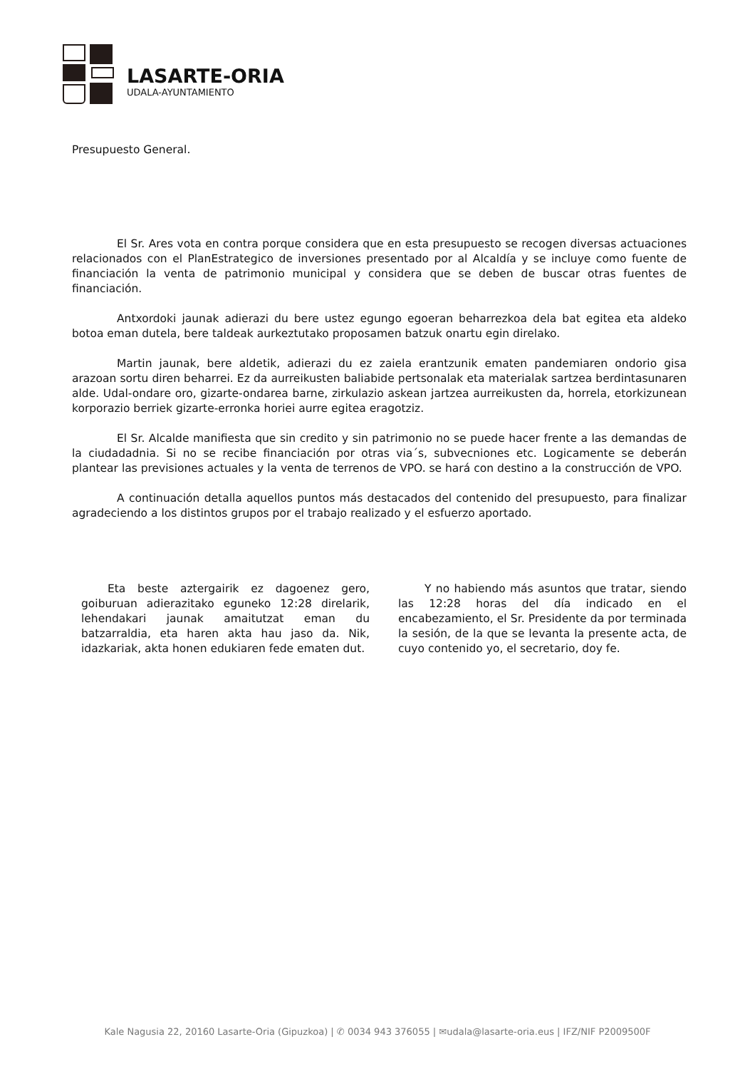LASARTE-ORIA
UDALA-AYUNTAMIENTO
Presupuesto General.
El Sr. Ares vota en contra porque considera que en esta presupuesto se recogen diversas actuaciones relacionados con el PlanEstrategico de inversiones presentado por al Alcaldía y se incluye como fuente de financiación la venta de patrimonio municipal y considera que se deben de buscar otras fuentes de financiación.
Antxordoki jaunak adierazi du bere ustez egungo egoeran beharrezkoa dela bat egitea eta aldeko botoa eman dutela, bere taldeak aurkeztutako proposamen batzuk onartu egin direlako.
Martin jaunak, bere aldetik, adierazi du ez zaiela erantzunik ematen pandemiaren ondorio gisa arazoan sortu diren beharrei. Ez da aurreikusten baliabide pertsonalak eta materialak sartzea berdintasunaren alde. Udal-ondare oro, gizarte-ondarea barne, zirkulazio askean jartzea aurreikusten da, horrela, etorkizunean korporazio berriek gizarte-erronka horiei aurre egitea eragotziz.
El Sr. Alcalde manifiesta que sin credito y sin patrimonio no se puede hacer frente a las demandas de la ciudadadnia. Si no se recibe financiación por otras via´s, subvecniones etc. Logicamente se deberán plantear las previsiones actuales y la venta de terrenos de VPO. se hará con destino a la construcción de VPO.
A continuación detalla aquellos puntos más destacados del contenido del presupuesto, para finalizar agradeciendo a los distintos grupos por el trabajo realizado y el esfuerzo aportado.
Eta beste aztergairik ez dagoenez gero, goiburuan adierazitako eguneko 12:28 direlarik, lehendakari jaunak amaitutzat eman du batzarraldia, eta haren akta hau jaso da. Nik, idazkariak, akta honen edukiaren fede ematen dut.
Y no habiendo más asuntos que tratar, siendo las 12:28 horas del día indicado en el encabezamiento, el Sr. Presidente da por terminada la sesión, de la que se levanta la presente acta, de cuyo contenido yo, el secretario, doy fe.
Kale Nagusia 22, 20160 Lasarte-Oria (Gipuzkoa) | ✆ 0034 943 376055 | ✉udala@lasarte-oria.eus | IFZ/NIF P2009500F